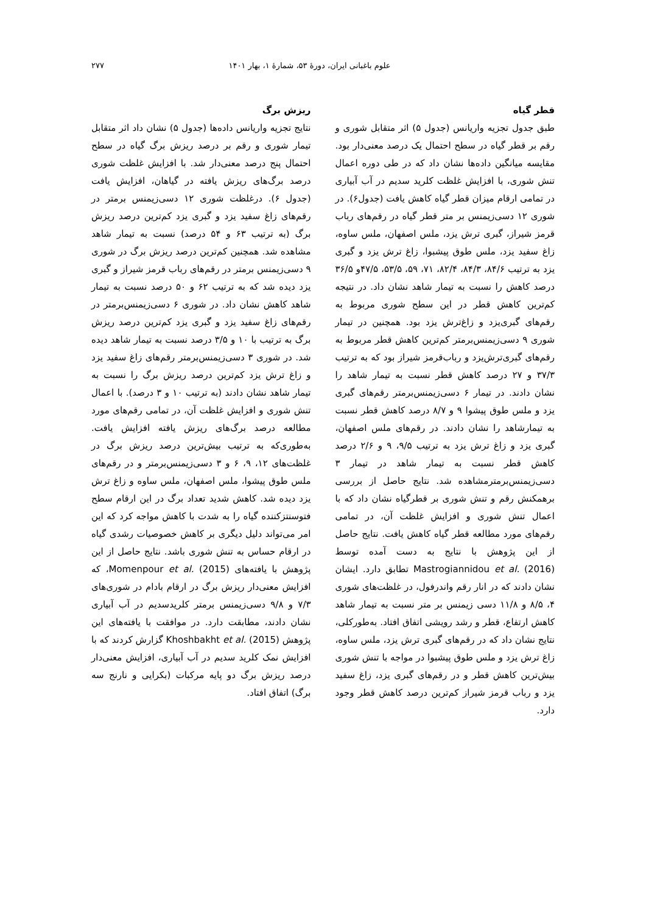علوم باغبانی ایران، دورهٔ ۵۳، شمارهٔ ۱، بهار ۱۴۰۱ ۲۷۷
قطر گیاه
طبق جدول تجزیه واریانس (جدول ۵) اثر متقابل شوری و رقم بر قطر گیاه در سطح احتمال یک درصد معنی‌دار بود. مقایسه میانگین داده‌ها نشان داد که در طی دوره اعمال تنش شوری، با افزایش غلظت کلرید سدیم در آب آبیاری در تمامی ارقام میزان قطر گیاه کاهش یافت (جدول۶). در شوری ۱۲ دسی‌زیمنس بر متر قطر گیاه در رقم‌های رباب قرمز شیراز، گبری ترش یزد، ملس اصفهان، ملس ساوه، زاغ سفید یزد، ملس طوق پیشبوا، زاغ ترش یزد و گبری یزد به ترتیب ۸۴/۶، ۸۴/۳، ۸۲/۴، ۷۱، ۵۹، ۵۳/۵، ۴۷/۵و ۳۶/۵ درصد کاهش را نسبت به تیمار شاهد نشان داد. در نتیجه کم‌ترین کاهش قطر در این سطح شوری مربوط به رقم‌های گبری‌یزد و زاغ‌ترش یزد بود. همچنین در تیمار شوری ۹ دسی‌زیمنس‌برمتر کم‌ترین کاهش قطر مربوط به رقم‌های گبری‌ترش‌یزد و رباب‌قرمز شیراز بود که به ترتیب ۳۷/۳ و ۲۷ درصد کاهش قطر نسبت به تیمار شاهد را نشان دادند. در تیمار ۶ دسی‌زیمنس‌برمتر رقم‌های گبری یزد و ملس طوق پیشوا ۹ و ۸/۷ درصد کاهش قطر نسبت به تیمارشاهد را نشان دادند. در رقم‌های ملس اصفهان، گبری یزد و زاغ ترش یزد به ترتیب ۹/۵، ۹ و ۲/۶ درصد کاهش قطر نسبت به تیمار شاهد در تیمار ۳ دسی‌زیمنس‌برمترمشاهده شد. نتایج حاصل از بررسی برهمکنش رقم و تنش شوری بر قطرگیاه نشان داد که با اعمال تنش شوری و افزایش غلظت آن، در تمامی رقم‌های مورد مطالعه قطر گیاه کاهش یافت. نتایج حاصل از این پژوهش با نتایج به دست آمده توسط Mastrogiannidou et al. (2016) تطابق دارد. ایشان نشان دادند که در انار رقم واندرفول، در غلظت‌های شوری ۴، ۸/۵ و ۱۱/۸ دسی زیمنس بر متر نسبت به تیمار شاهد کاهش ارتفاع، قطر و رشد رویشی اتفاق افتاد. به‌طورکلی، نتایج نشان داد که در رقم‌های گبری ترش یزد، ملس ساوه، زاغ ترش یزد و ملس طوق پیشبوا در مواجه با تنش شوری بیش‌ترین کاهش قطر و در رقم‌های گبری یزد، زاغ سفید یزد و رباب قرمز شیراز کم‌ترین درصد کاهش قطر وجود دارد.
ریزش برگ
نتایج تجزیه واریانس داده‌ها (جدول ۵) نشان داد اثر متقابل تیمار شوری و رقم بر درصد ریزش برگ گیاه در سطح احتمال پنج درصد معنی‌دار شد. با افزایش غلظت شوری درصد برگ‌های ریزش یافته در گیاهان، افزایش یافت (جدول ۶). درغلظت شوری ۱۲ دسی‌زیمنس برمتر در رقم‌های زاغ سفید یزد و گبری یزد کم‌ترین درصد ریزش برگ (به ترتیب ۶۳ و ۵۴ درصد) نسبت به تیمار شاهد مشاهده شد. همچنین کم‌ترین درصد ریزش برگ در شوری ۹ دسی‌زیمنس برمتر در رقم‌های رباب قرمز شیراز و گبری یزد دیده شد که به ترتیب ۶۲ و ۵۰ درصد نسبت به تیمار شاهد کاهش نشان داد. در شوری ۶ دسی‌زیمنس‌برمتر در رقم‌های زاغ سفید یزد و گبری یزد کم‌ترین درصد ریزش برگ به ترتیب با ۱۰ و ۳/۵ درصد نسبت به تیمار شاهد دیده شد. در شوری ۳ دسی‌زیمنس‌برمتر رقم‌های زاغ سفید یزد و زاغ ترش یزد کم‌ترین درصد ریزش برگ را نسبت به تیمار شاهد نشان دادند (به ترتیب ۱۰ و ۳ درصد). با اعمال تنش شوری و افزایش غلظت آن، در تمامی رقم‌های مورد مطالعه درصد برگ‌های ریزش یافته افزایش یافت. به‌طوری‌که به ترتیب بیش‌ترین درصد ریزش برگ در غلظت‌های ۱۲، ۹، ۶ و ۳ دسی‌زیمنس‌برمتر و در رقم‌های ملس طوق پیشوا، ملس اصفهان، ملس ساوه و زاغ ترش یزد دیده شد. کاهش شدید تعداد برگ در این ارقام سطح فتوسنتزکننده گیاه را به شدت با کاهش مواجه کرد که این امر می‌تواند دلیل دیگری بر کاهش خصوصیات رشدی گیاه در ارقام حساس به تنش شوری باشد. نتایج حاصل از این پژوهش با یافته‌های Momenpour et al. (2015)، که افزایش معنی‌دار ریزش برگ در ارقام بادام در شوری‌های ۷/۳ و ۹/۸ دسی‌زیمنس برمتر کلریدسدیم در آب آبیاری نشان دادند، مطابقت دارد. در موافقت با یافته‌های این پژوهش Khoshbakht et al. (2015) گزارش کردند که با افزایش نمک کلرید سدیم در آب آبیاری، افزایش معنی‌دار درصد ریزش برگ دو پایه مرکبات (بکرایی و نارنج سه برگ) اتفاق افتاد.